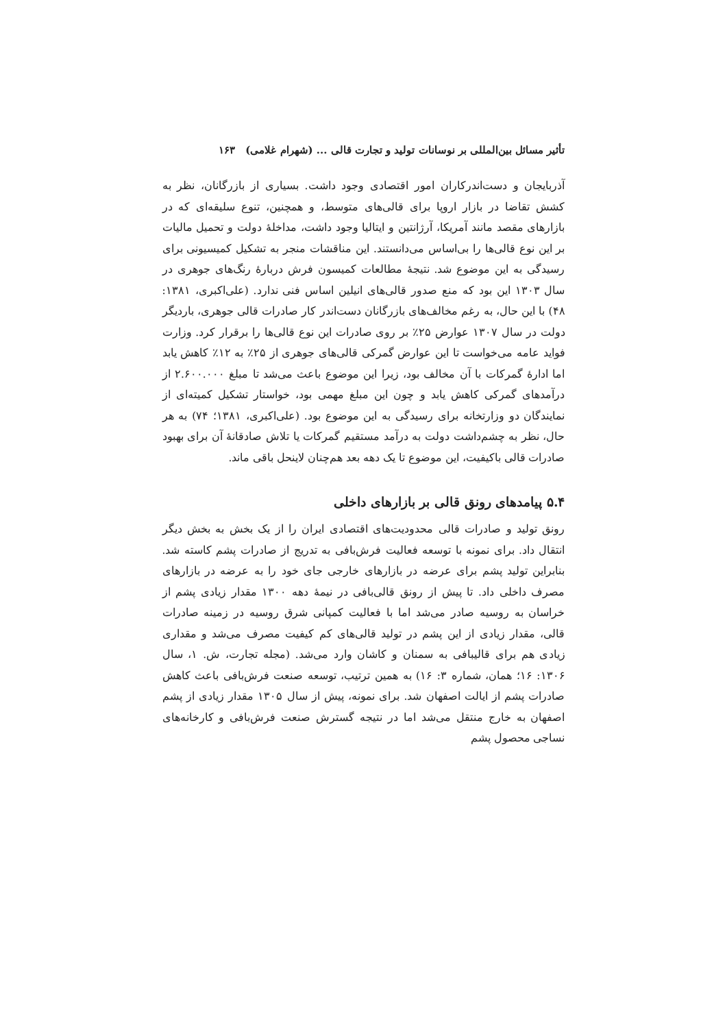تأثیر مسائل بین‌المللی بر نوسانات تولید و تجارت قالی ... (شهرام غلامی) ۱۶۳
آذربایجان و دست‌اندرکاران امور اقتصادی وجود داشت. بسیاری از بازرگانان، نظر به کشش تقاضا در بازار اروپا برای قالی‌های متوسط، و همچنین، تنوع سلیقه‌ای که در بازارهای مقصد مانند آمریکا، آرژانتین و ایتالیا وجود داشت، مداخلهٔ دولت و تحمیل مالیات بر این نوع قالی‌ها را بی‌اساس می‌دانستند. این مناقشات منجر به تشکیل کمیسیونی برای رسیدگی به این موضوع شد. نتیجهٔ مطالعات کمیسون فرش دربارهٔ رنگ‌های جوهری در سال ۱۳۰۳ این بود که منع صدور قالی‌های انیلین اساس فنی ندارد. (علی‌اکبری، ۱۳۸۱: ۴۸) با این حال، به رغم مخالف‌های بازرگانان دست‌اندر کار صادرات قالی جوهری، باردیگر دولت در سال ۱۳۰۷ عوارض ۲۵٪ بر روی صادرات این نوع قالی‌ها را برقرار کرد. وزارت فواید عامه می‌خواست تا این عوارض گمرکی قالی‌های جوهری از ۲۵٪ به ۱۲٪ کاهش یابد اما ادارهٔ گمرکات با آن مخالف بود، زیرا این موضوع باعث می‌شد تا مبلغ ۲.۶۰۰.۰۰۰ از درآمدهای گمرکی کاهش یابد و چون این مبلغ مهمی بود، خواستار تشکیل کمیته‌ای از نمایندگان دو وزارتخانه برای رسیدگی به این موضوع بود. (علی‌اکبری، ۱۳۸۱؛ ۷۴) به هر حال، نظر به چشم‌داشت دولت به درآمد مستقیم گمرکات یا تلاش صادقانهٔ آن برای بهبود صادرات قالی باکیفیت، این موضوع تا یک دهه بعد هم‌چنان لاینحل باقی ماند.
۵.۴ پیامدهای رونق قالی بر بازارهای داخلی
رونق تولید و صادرات قالی محدودیت‌های اقتصادی ایران را از یک بخش به بخش دیگر انتقال داد. برای نمونه با توسعه فعالیت فرش‌بافی به تدریج از صادرات پشم کاسته شد. بنابراین تولید پشم برای عرضه در بازارهای خارجی جای خود را به عرضه در بازارهای مصرف داخلی داد. تا پیش از رونق قالی‌بافی در نیمهٔ دهه ۱۳۰۰ مقدار زیادی پشم از خراسان به روسیه صادر می‌شد اما با فعالیت کمپانی شرق روسیه در زمینه صادرات قالی، مقدار زیادی از این پشم در تولید قالی‌های کم کیفیت مصرف می‌شد و مقداری زیادی هم برای قالیبافی به سمنان و کاشان وارد می‌شد. (مجله تجارت، ش. ۱، سال ۱۳۰۶: ۱۶؛ همان، شماره ۳: ۱۶) به همین ترتیب، توسعه صنعت فرش‌بافی باعث کاهش صادرات پشم از ایالت اصفهان شد. برای نمونه، پیش از سال ۱۳۰۵ مقدار زیادی از پشم اصفهان به خارج منتقل می‌شد اما در نتیجه گسترش صنعت فرش‌بافی و کارخانه‌های نساجی محصول پشم